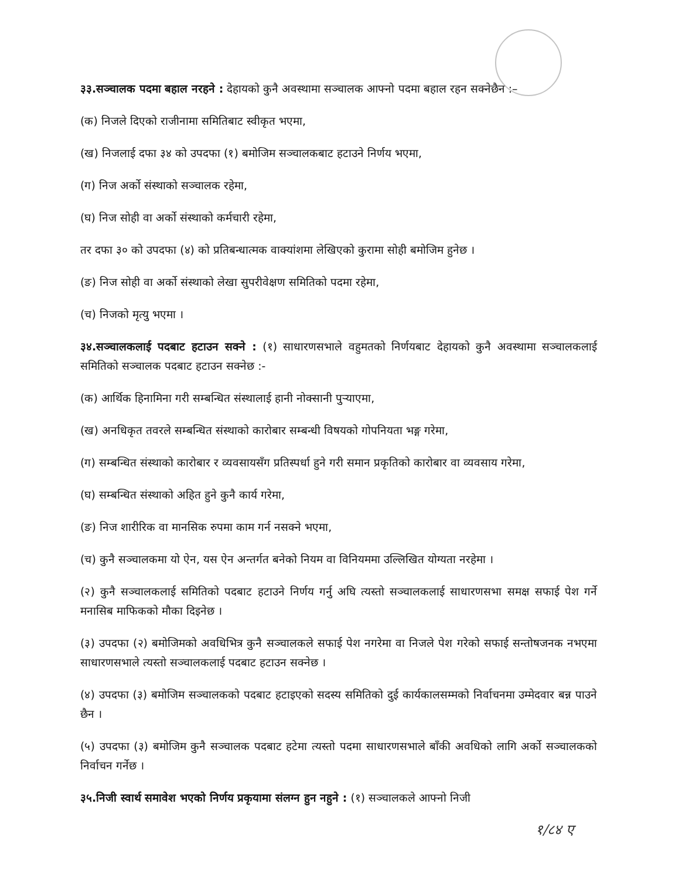३३.सञ्चालक पदमा बहाल नरहने : देहायको कुनै अवस्थामा सञ्चालक आफ्नो पदमा बहाल रहन सक्नेछैन :–
(क) निजले दिएको राजीनामा समितिबाट स्वीकृत भएमा,
(ख) निजलाई दफा ३४ को उपदफा (१) बमोजिम सञ्चालकबाट हटाउने निर्णय भएमा,
(ग) निज अर्को संस्थाको सञ्चालक रहेमा,
(घ) निज सोही वा अर्को संस्थाको कर्मचारी रहेमा,
तर दफा ३० को उपदफा (४) को प्रतिबन्धात्मक वाक्यांशमा लेखिएको कुरामा सोही बमोजिम हुनेछ ।
(ङ) निज सोही वा अर्को संस्थाको लेखा सुपरीवेक्षण समितिको पदमा रहेमा,
(च) निजको मृत्यु भएमा ।
३४.सञ्चालकलाई पदबाट हटाउन सक्ने : (१) साधारणसभाले वहुमतको निर्णयबाट देहायको कुनै अवस्थामा सञ्चालकलाई समितिको सञ्चालक पदबाट हटाउन सक्नेछ :-
(क) आर्थिक हिनामिना गरी सम्बन्धित संस्थालाई हानी नोक्सानी पुर्‍याएमा,
(ख) अनधिकृत तवरले सम्बन्धित संस्थाको कारोबार सम्बन्धी विषयको गोपनियता भङ्ग गरेमा,
(ग) सम्बन्धित संस्थाको कारोबार र व्यवसायसँग प्रतिस्पर्धा हुने गरी समान प्रकृतिको कारोबार वा व्यवसाय गरेमा,
(घ) सम्बन्धित संस्थाको अहित हुने कुनै कार्य गरेमा,
(ङ) निज शारीरिक वा मानसिक रुपमा काम गर्न नसक्ने भएमा,
(च) कुनै सञ्चालकमा यो ऐन, यस ऐन अन्तर्गत बनेको नियम वा विनियममा उल्लिखित योग्यता नरहेमा ।
(२) कुनै सञ्चालकलाई समितिको पदबाट हटाउने निर्णय गर्नु अघि त्यस्तो सञ्चालकलाई साधारणसभा समक्ष सफाई पेश गर्ने मनासिब माफिकको मौका दिइनेछ ।
(३) उपदफा (२) बमोजिमको अवधिभित्र कुनै सञ्चालकले सफाई पेश नगरेमा वा निजले पेश गरेको सफाई सन्तोषजनक नभएमा साधारणसभाले त्यस्तो सञ्चालकलाई पदबाट हटाउन सक्नेछ ।
(४) उपदफा (३) बमोजिम सञ्चालकको पदबाट हटाइएको सदस्य समितिको दुई कार्यकालसम्मको निर्वाचनमा उम्मेदवार बन्न पाउने छैन ।
(५) उपदफा (३) बमोजिम कुनै सञ्चालक पदबाट हटेमा त्यस्तो पदमा साधारणसभाले बाँकी अवधिको लागि अर्को सञ्चालकको निर्वाचन गर्नेछ ।
३५.निजी स्वार्थ समावेश भएको निर्णय प्रकृयामा संलग्न हुन नहुने : (१) सञ्चालकले आफ्नो निजी
१/८४ ए